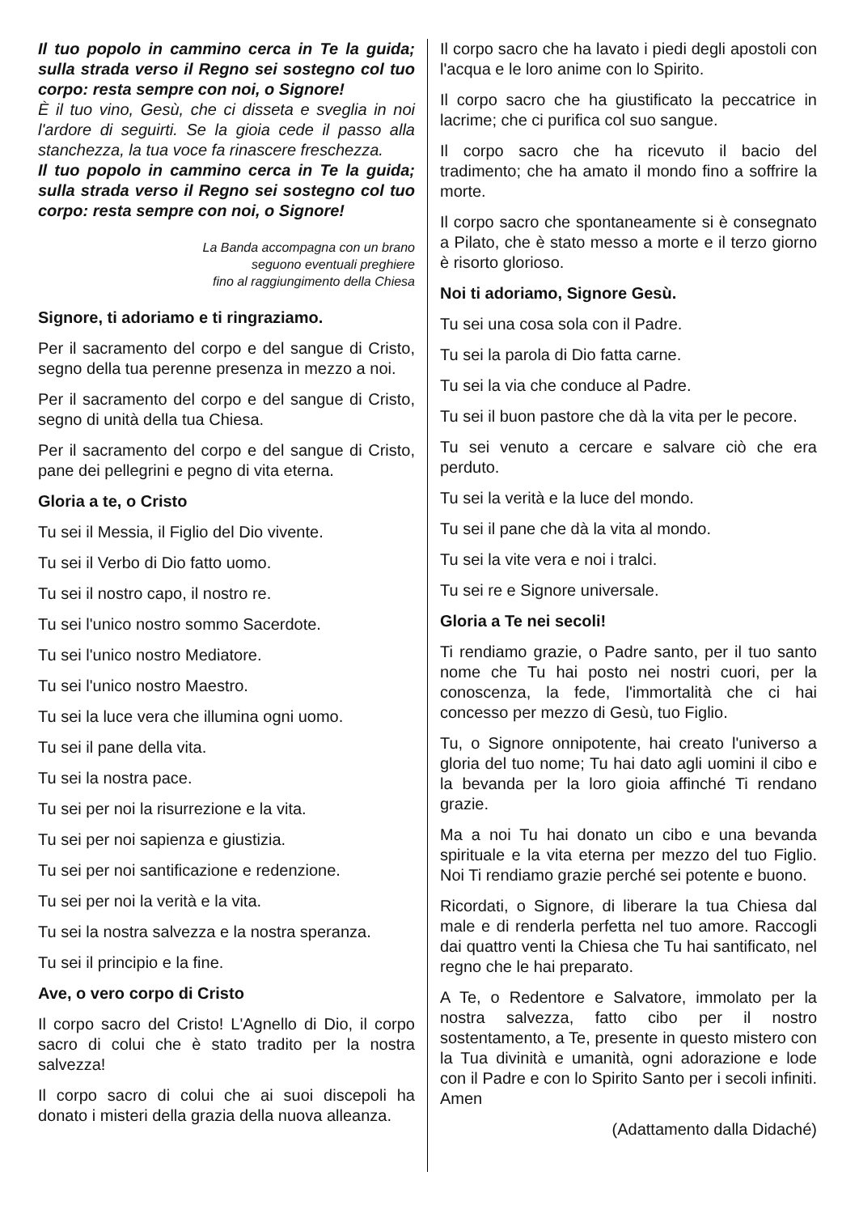Il tuo popolo in cammino cerca in Te la guida; sulla strada verso il Regno sei sostegno col tuo corpo: resta sempre con noi, o Signore!
È il tuo vino, Gesù, che ci disseta e sveglia in noi l'ardore di seguirti. Se la gioia cede il passo alla stanchezza, la tua voce fa rinascere freschezza.
Il tuo popolo in cammino cerca in Te la guida; sulla strada verso il Regno sei sostegno col tuo corpo: resta sempre con noi, o Signore!
La Banda accompagna con un brano
seguono eventuali preghiere
fino al raggiungimento della Chiesa
Signore, ti adoriamo e ti ringraziamo.
Per il sacramento del corpo e del sangue di Cristo, segno della tua perenne presenza in mezzo a noi.
Per il sacramento del corpo e del sangue di Cristo, segno di unità della tua Chiesa.
Per il sacramento del corpo e del sangue di Cristo, pane dei pellegrini e pegno di vita eterna.
Gloria a te, o Cristo
Tu sei il Messia, il Figlio del Dio vivente.
Tu sei il Verbo di Dio fatto uomo.
Tu sei il nostro capo, il nostro re.
Tu sei l'unico nostro sommo Sacerdote.
Tu sei l'unico nostro Mediatore.
Tu sei l'unico nostro Maestro.
Tu sei la luce vera che illumina ogni uomo.
Tu sei il pane della vita.
Tu sei la nostra pace.
Tu sei per noi la risurrezione e la vita.
Tu sei per noi sapienza e giustizia.
Tu sei per noi santificazione e redenzione.
Tu sei per noi la verità e la vita.
Tu sei la nostra salvezza e la nostra speranza.
Tu sei il principio e la fine.
Ave, o vero corpo di Cristo
Il corpo sacro del Cristo! L'Agnello di Dio, il corpo sacro di colui che è stato tradito per la nostra salvezza!
Il corpo sacro di colui che ai suoi discepoli ha donato i misteri della grazia della nuova alleanza.
Il corpo sacro che ha lavato i piedi degli apostoli con l'acqua e le loro anime con lo Spirito.
Il corpo sacro che ha giustificato la peccatrice in lacrime; che ci purifica col suo sangue.
Il corpo sacro che ha ricevuto il bacio del tradimento; che ha amato il mondo fino a soffrire la morte.
Il corpo sacro che spontaneamente si è consegnato a Pilato, che è stato messo a morte e il terzo giorno è risorto glorioso.
Noi ti adoriamo, Signore Gesù.
Tu sei una cosa sola con il Padre.
Tu sei la parola di Dio fatta carne.
Tu sei la via che conduce al Padre.
Tu sei il buon pastore che dà la vita per le pecore.
Tu sei venuto a cercare e salvare ciò che era perduto.
Tu sei la verità e la luce del mondo.
Tu sei il pane che dà la vita al mondo.
Tu sei la vite vera e noi i tralci.
Tu sei re e Signore universale.
Gloria a Te nei secoli!
Ti rendiamo grazie, o Padre santo, per il tuo santo nome che Tu hai posto nei nostri cuori, per la conoscenza, la fede, l'immortalità che ci hai concesso per mezzo di Gesù, tuo Figlio.
Tu, o Signore onnipotente, hai creato l'universo a gloria del tuo nome; Tu hai dato agli uomini il cibo e la bevanda per la loro gioia affinché Ti rendano grazie.
Ma a noi Tu hai donato un cibo e una bevanda spirituale e la vita eterna per mezzo del tuo Figlio. Noi Ti rendiamo grazie perché sei potente e buono.
Ricordati, o Signore, di liberare la tua Chiesa dal male e di renderla perfetta nel tuo amore. Raccogli dai quattro venti la Chiesa che Tu hai santificato, nel regno che le hai preparato.
A Te, o Redentore e Salvatore, immolato per la nostra salvezza, fatto cibo per il nostro sostentamento, a Te, presente in questo mistero con la Tua divinità e umanità, ogni adorazione e lode con il Padre e con lo Spirito Santo per i secoli infiniti. Amen
(Adattamento dalla Didaché)